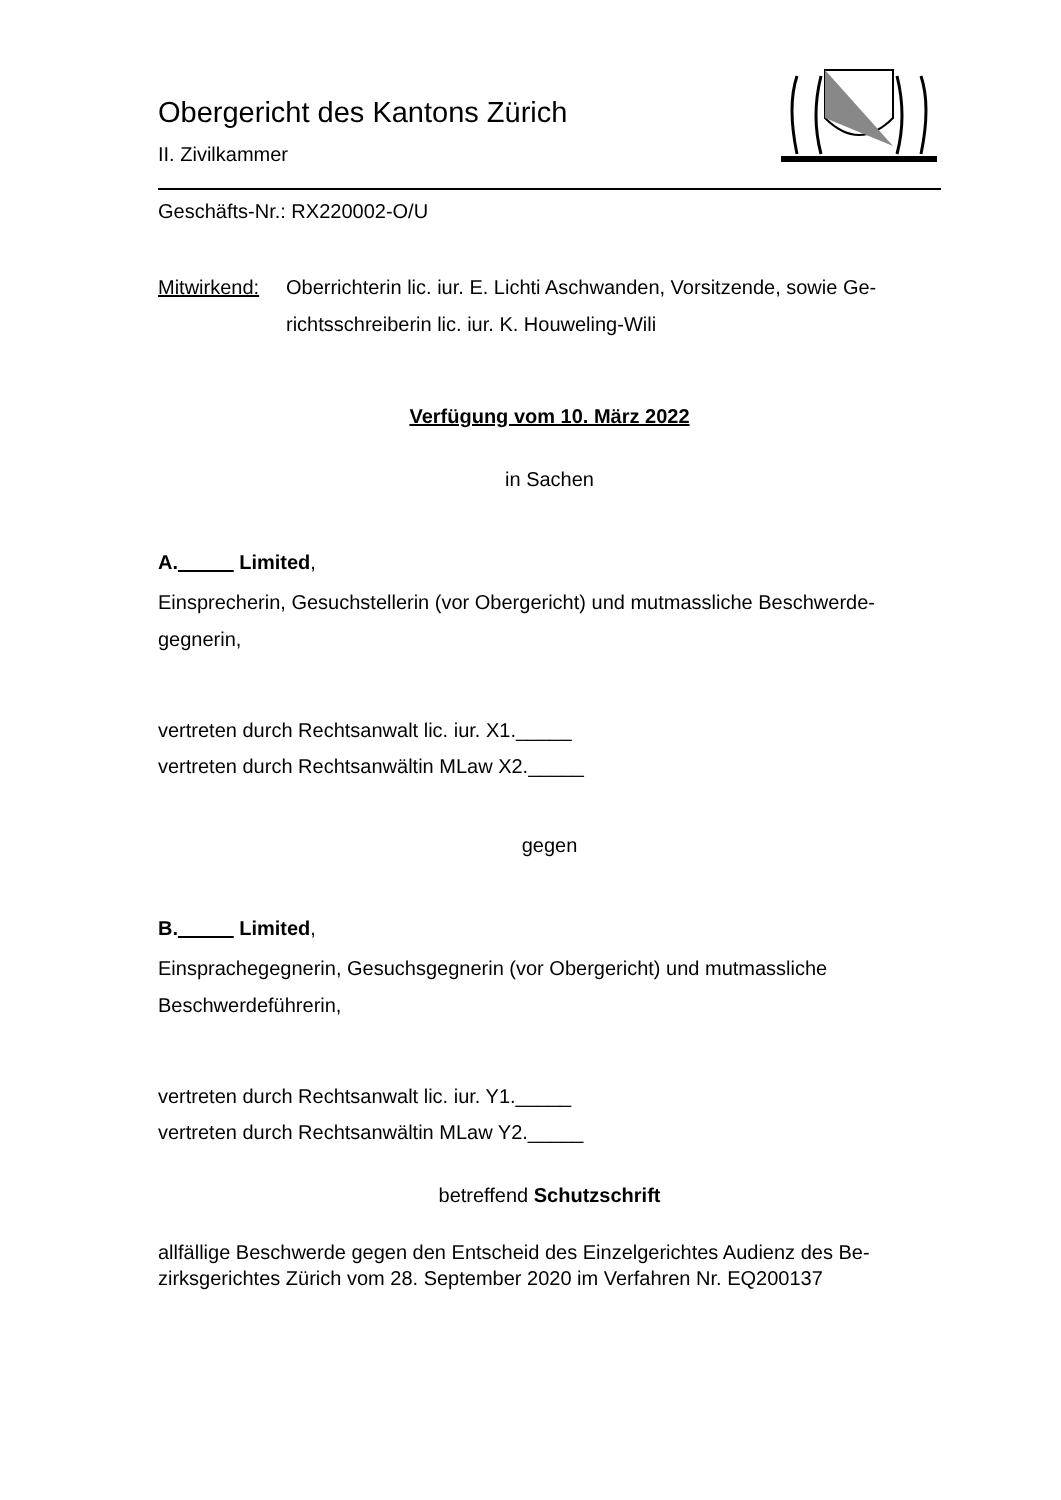Obergericht des Kantons Zürich
II. Zivilkammer
Geschäfts-Nr.: RX220002-O/U
Mitwirkend: Oberrichterin lic. iur. E. Lichti Aschwanden, Vorsitzende, sowie Ge-richtsschreiberin lic. iur. K. Houweling-Wili
Verfügung vom 10. März 2022
in Sachen
A._____ Limited,
Einsprecherin, Gesuchstellerin (vor Obergericht) und mutmassliche Beschwerde-gegnerin,
vertreten durch Rechtsanwalt lic. iur. X1._____
vertreten durch Rechtsanwältin MLaw X2._____
gegen
B._____ Limited,
Einsprachegegnerin, Gesuchsgegnerin (vor Obergericht) und mutmassliche Beschwerdeführerin,
vertreten durch Rechtsanwalt lic. iur. Y1._____
vertreten durch Rechtsanwältin MLaw Y2._____
betreffend Schutzschrift
allfällige Beschwerde gegen den Entscheid des Einzelgerichtes Audienz des Be-zirksgerichtes Zürich vom 28. September 2020 im Verfahren Nr. EQ200137